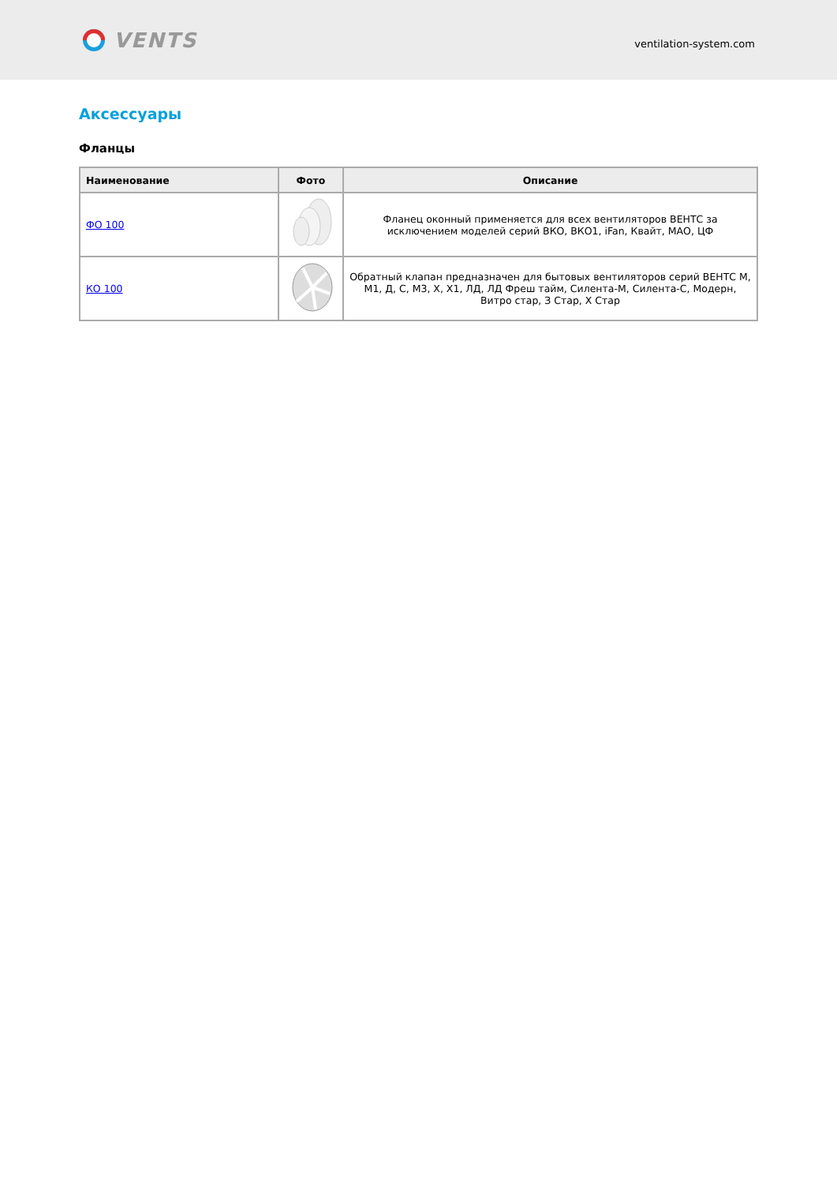VENTS
ventilation-system.com
Аксессуары
Фланцы
| Наименование | Фото | Описание |
| --- | --- | --- |
| ФО 100 | | Фланец оконный применяется для всех вентиляторов ВЕНТС за исключением моделей серий ВКО, ВКО1, iFan, Квайт, МАО, ЦФ |
| КО 100 | | Обратный клапан предназначен для бытовых вентиляторов серий ВЕНТС М, М1, Д, С, М3, Х, Х1, ЛД, ЛД Фреш тайм, Силента-М, Силента-С, Модерн, Витро стар, З Стар, Х Стар |